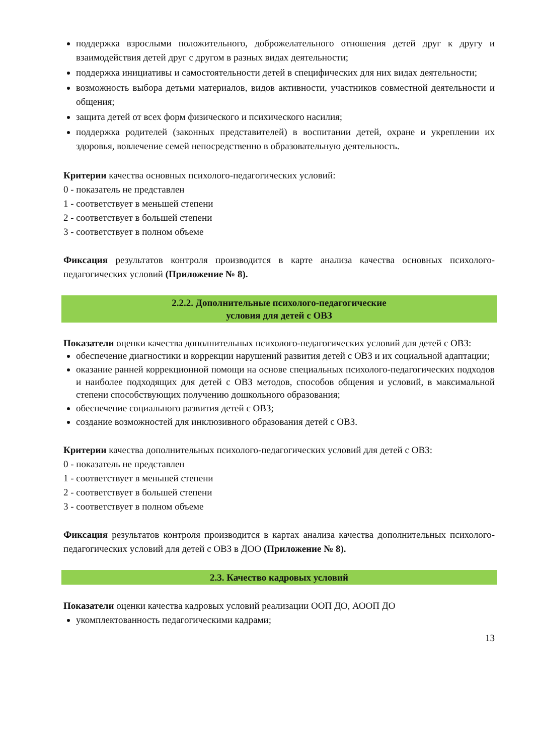поддержка взрослыми положительного, доброжелательного отношения детей друг к другу и взаимодействия детей друг с другом в разных видах деятельности;
поддержка инициативы и самостоятельности детей в специфических для них видах деятельности;
возможность выбора детьми материалов, видов активности, участников совместной деятельности и общения;
защита детей от всех форм физического и психического насилия;
поддержка родителей (законных представителей) в воспитании детей, охране и укреплении их здоровья, вовлечение семей непосредственно в образовательную деятельность.
Критерии качества основных психолого-педагогических условий:
0 - показатель не представлен
1 - соответствует в меньшей степени
2 - соответствует в большей степени
3 - соответствует в полном объеме
Фиксация результатов контроля производится в карте анализа качества основных психолого-педагогических условий (Приложение № 8).
2.2.2. Дополнительные психолого-педагогические
условия для детей с ОВЗ
Показатели оценки качества дополнительных психолого-педагогических условий для детей с ОВЗ:
обеспечение диагностики и коррекции нарушений развития детей с ОВЗ и их социальной адаптации;
оказание ранней коррекционной помощи на основе специальных психолого-педагогических подходов и наиболее подходящих для детей с ОВЗ методов, способов общения и условий, в максимальной степени способствующих получению дошкольного образования;
обеспечение социального развития детей с ОВЗ;
создание возможностей для инклюзивного образования детей с ОВЗ.
Критерии качества дополнительных психолого-педагогических условий для детей с ОВЗ:
0 - показатель не представлен
1 - соответствует в меньшей степени
2 - соответствует в большей степени
3 - соответствует в полном объеме
Фиксация результатов контроля производится в картах анализа качества дополнительных психолого-педагогических условий для детей с ОВЗ в ДОО (Приложение № 8).
2.3. Качество кадровых условий
Показатели оценки качества кадровых условий реализации ООП ДО, АООП ДО
укомплектованность педагогическими кадрами;
13